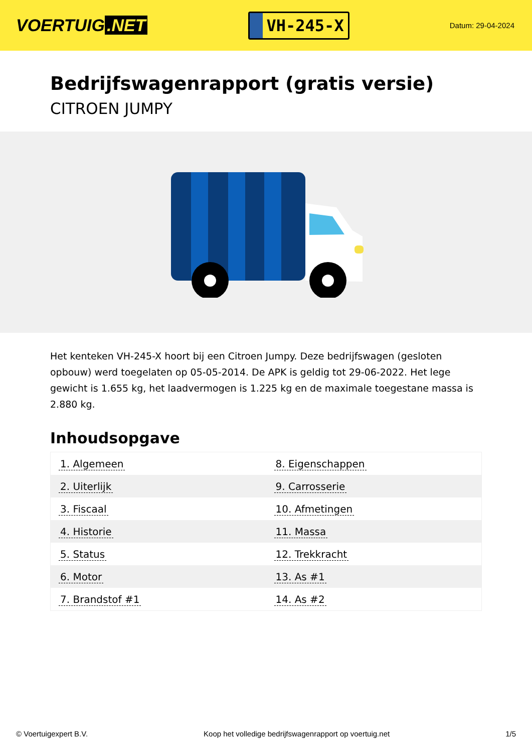VOERTUIG.NET
VH-245-X
Datum: 29-04-2024
Bedrijfswagenrapport (gratis versie)
CITROEN JUMPY
Het kenteken VH-245-X hoort bij een Citroen Jumpy. Deze bedrijfswagen (gesloten opbouw) werd toegelaten op 05-05-2014. De APK is geldig tot 29-06-2022. Het lege gewicht is 1.655 kg, het laadvermogen is 1.225 kg en de maximale toegestane massa is 2.880 kg.
Inhoudsopgave
| 1. Algemeen | 8. Eigenschappen |
| 2. Uiterlijk | 9. Carrosserie |
| 3. Fiscaal | 10. Afmetingen |
| 4. Historie | 11. Massa |
| 5. Status | 12. Trekkracht |
| 6. Motor | 13. As #1 |
| 7. Brandstof #1 | 14. As #2 |
© Voertuigexpert B.V. Koop het volledige bedrijfswagenrapport op voertuig.net 1/5